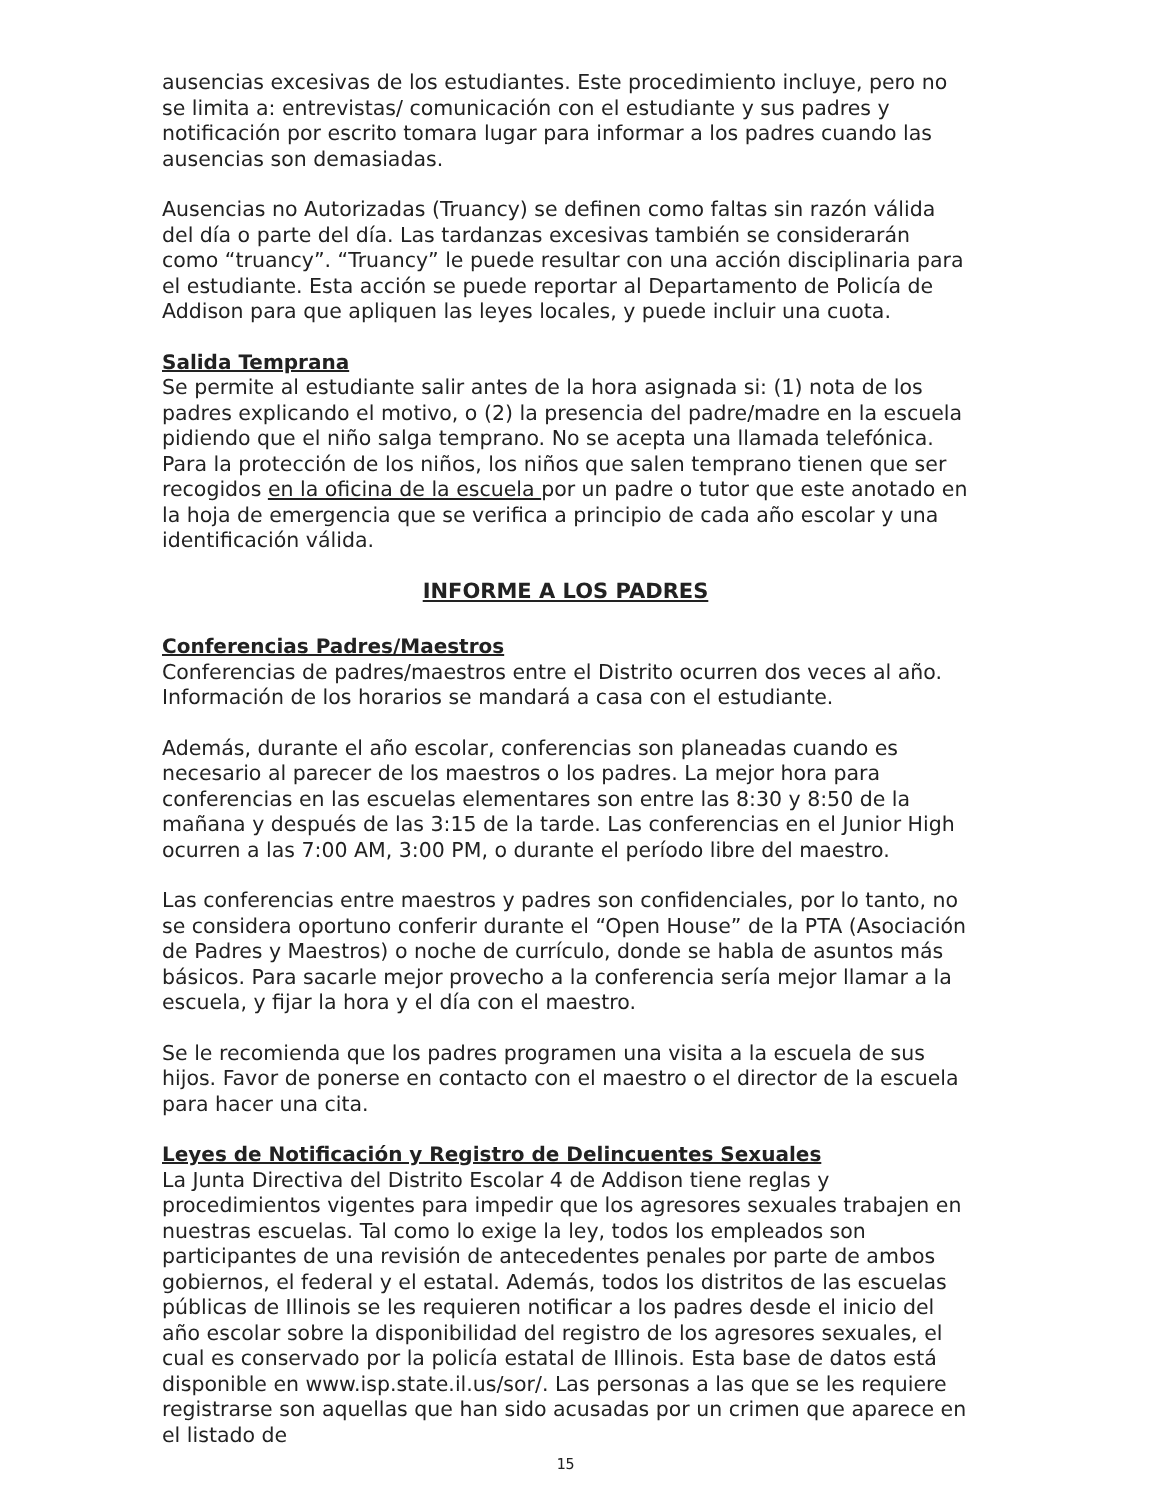ausencias excesivas de los estudiantes. Este procedimiento incluye, pero no se limita a: entrevistas/ comunicación con el estudiante y sus padres y notificación por escrito tomara lugar para informar a los padres cuando las ausencias son demasiadas.
Ausencias no Autorizadas (Truancy) se definen como faltas sin razón válida del día o parte del día. Las tardanzas excesivas también se considerarán como “truancy”. “Truancy” le puede resultar con una acción disciplinaria para el estudiante. Esta acción se puede reportar al Departamento de Policía de Addison para que apliquen las leyes locales, y puede incluir una cuota.
Salida Temprana
Se permite al estudiante salir antes de la hora asignada si: (1) nota de los padres explicando el motivo, o (2) la presencia del padre/madre en la escuela pidiendo que el niño salga temprano. No se acepta una llamada telefónica. Para la protección de los niños, los niños que salen temprano tienen que ser recogidos en la oficina de la escuela por un padre o tutor que este anotado en la hoja de emergencia que se verifica a principio de cada año escolar y una identificación válida.
INFORME A LOS PADRES
Conferencias Padres/Maestros
Conferencias de padres/maestros entre el Distrito ocurren dos veces al año. Información de los horarios se mandará a casa con el estudiante.
Además, durante el año escolar, conferencias son planeadas cuando es necesario al parecer de los maestros o los padres. La mejor hora para conferencias en las escuelas elementares son entre las 8:30 y 8:50 de la mañana y después de las 3:15 de la tarde. Las conferencias en el Junior High ocurren a las 7:00 AM, 3:00 PM, o durante el período libre del maestro.
Las conferencias entre maestros y padres son confidenciales, por lo tanto, no se considera oportuno conferir durante el “Open House” de la PTA (Asociación de Padres y Maestros) o noche de currículo, donde se habla de asuntos más básicos. Para sacarle mejor provecho a la conferencia sería mejor llamar a la escuela, y fijar la hora y el día con el maestro.
Se le recomienda que los padres programen una visita a la escuela de sus hijos. Favor de ponerse en contacto con el maestro o el director de la escuela para hacer una cita.
Leyes de Notificación y Registro de Delincuentes Sexuales
La Junta Directiva del Distrito Escolar 4 de Addison tiene reglas y procedimientos vigentes para impedir que los agresores sexuales trabajen en nuestras escuelas. Tal como lo exige la ley, todos los empleados son participantes de una revisión de antecedentes penales por parte de ambos gobiernos, el federal y el estatal. Además, todos los distritos de las escuelas públicas de Illinois se les requieren notificar a los padres desde el inicio del año escolar sobre la disponibilidad del registro de los agresores sexuales, el cual es conservado por la policía estatal de Illinois. Esta base de datos está disponible en www.isp.state.il.us/sor/. Las personas a las que se les requiere registrarse son aquellas que han sido acusadas por un crimen que aparece en el listado de
15